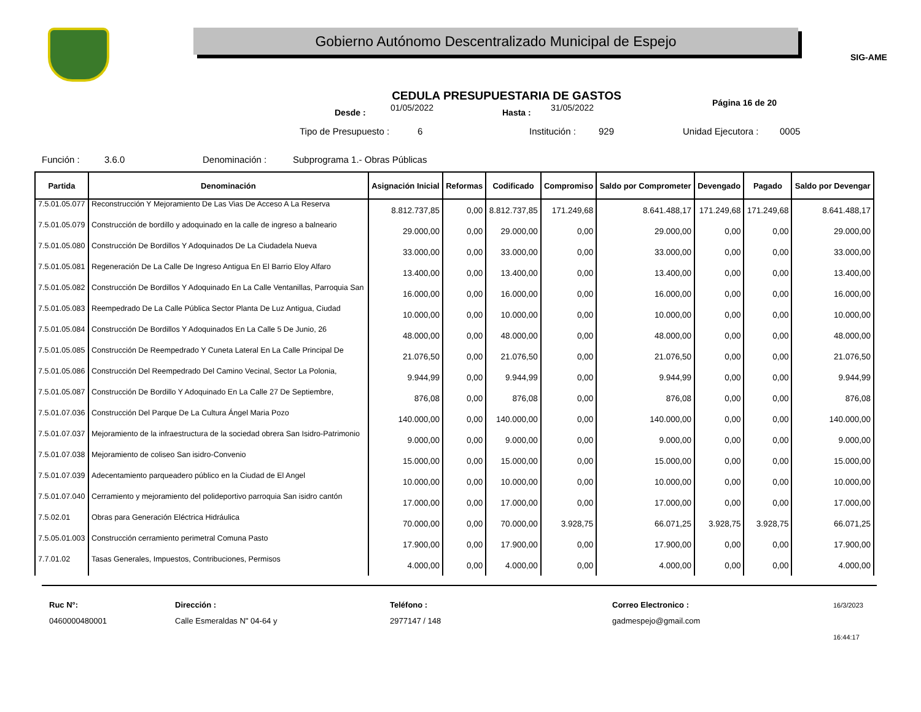Gobierno Autónomo Descentralizado Municipal de Espejo
SIG-AME
CEDULA PRESUPUESTARIA DE GASTOS
Desde : 01/05/2022 Hasta : 31/05/2022 Página 16 de 20
Tipo de Presupuesto : 6 Institución : 929 Unidad Ejecutora : 0005
Función : 3.6.0 Denominación : Subprograma 1.- Obras Públicas
| Partida | Denominación | Asignación Inicial | Reformas | Codificado | Compromiso | Saldo por Comprometer | Devengado | Pagado | Saldo por Devengar |
| --- | --- | --- | --- | --- | --- | --- | --- | --- | --- |
| 7.5.01.05.077 | Reconstrucción Y Mejoramiento De Las Vias De Acceso A La Reserva | 8.812.737,85 | 0,00 | 8.812.737,85 | 171.249,68 | 8.641.488,17 | 171.249,68 | 171.249,68 | 8.641.488,17 |
| 7.5.01.05.079 | Construcción de bordillo y adoquinado en la calle de ingreso a balneario | 29.000,00 | 0,00 | 29.000,00 | 0,00 | 29.000,00 | 0,00 | 0,00 | 29.000,00 |
| 7.5.01.05.080 | Construcción De Bordillos Y Adoquinados De La Ciudadela Nueva | 33.000,00 | 0,00 | 33.000,00 | 0,00 | 33.000,00 | 0,00 | 0,00 | 33.000,00 |
| 7.5.01.05.081 | Regeneración De La Calle De Ingreso Antigua En El Barrio Eloy Alfaro | 13.400,00 | 0,00 | 13.400,00 | 0,00 | 13.400,00 | 0,00 | 0,00 | 13.400,00 |
| 7.5.01.05.082 | Construcción De Bordillos Y Adoquinado En La Calle Ventanillas, Parroquia San | 16.000,00 | 0,00 | 16.000,00 | 0,00 | 16.000,00 | 0,00 | 0,00 | 16.000,00 |
| 7.5.01.05.083 | Reempedrado De La Calle Pública Sector Planta De Luz Antigua, Ciudad | 10.000,00 | 0,00 | 10.000,00 | 0,00 | 10.000,00 | 0,00 | 0,00 | 10.000,00 |
| 7.5.01.05.084 | Construcción De Bordillos Y Adoquinados En La Calle 5 De Junio, 26 | 48.000,00 | 0,00 | 48.000,00 | 0,00 | 48.000,00 | 0,00 | 0,00 | 48.000,00 |
| 7.5.01.05.085 | Construcción De Reempedrado Y Cuneta Lateral En La Calle Principal De | 21.076,50 | 0,00 | 21.076,50 | 0,00 | 21.076,50 | 0,00 | 0,00 | 21.076,50 |
| 7.5.01.05.086 | Construcción Del Reempedrado Del Camino Vecinal, Sector La Polonia, | 9.944,99 | 0,00 | 9.944,99 | 0,00 | 9.944,99 | 0,00 | 0,00 | 9.944,99 |
| 7.5.01.05.087 | Construcción De Bordillo Y Adoquinado En La Calle 27 De Septiembre, | 876,08 | 0,00 | 876,08 | 0,00 | 876,08 | 0,00 | 0,00 | 876,08 |
| 7.5.01.07.036 | Construcción Del Parque De La Cultura Ángel Maria Pozo | 140.000,00 | 0,00 | 140.000,00 | 0,00 | 140.000,00 | 0,00 | 0,00 | 140.000,00 |
| 7.5.01.07.037 | Mejoramiento de la infraestructura de la sociedad obrera San Isidro-Patrimonio | 9.000,00 | 0,00 | 9.000,00 | 0,00 | 9.000,00 | 0,00 | 0,00 | 9.000,00 |
| 7.5.01.07.038 | Mejoramiento de coliseo San isidro-Convenio | 15.000,00 | 0,00 | 15.000,00 | 0,00 | 15.000,00 | 0,00 | 0,00 | 15.000,00 |
| 7.5.01.07.039 | Adecentamiento parqueadero público en la Ciudad de El Angel | 10.000,00 | 0,00 | 10.000,00 | 0,00 | 10.000,00 | 0,00 | 0,00 | 10.000,00 |
| 7.5.01.07.040 | Cerramiento y mejoramiento del polideportivo parroquia San isidro cantón | 17.000,00 | 0,00 | 17.000,00 | 0,00 | 17.000,00 | 0,00 | 0,00 | 17.000,00 |
| 7.5.02.01 | Obras para Generación Eléctrica Hidráulica | 70.000,00 | 0,00 | 70.000,00 | 3.928,75 | 66.071,25 | 3.928,75 | 3.928,75 | 66.071,25 |
| 7.5.05.01.003 | Construcción cerramiento perimetral Comuna Pasto | 17.900,00 | 0,00 | 17.900,00 | 0,00 | 17.900,00 | 0,00 | 0,00 | 17.900,00 |
| 7.7.01.02 | Tasas Generales, Impuestos, Contribuciones, Permisos | 4.000,00 | 0,00 | 4.000,00 | 0,00 | 4.000,00 | 0,00 | 0,00 | 4.000,00 |
Ruc N°:
0460000480001
Dirección :
Calle Esmeraldas N" 04-64 y
Teléfono :
2977147 / 148
Correo Electronico :
gadmespejo@gmail.com
16/3/2023
16:44:17